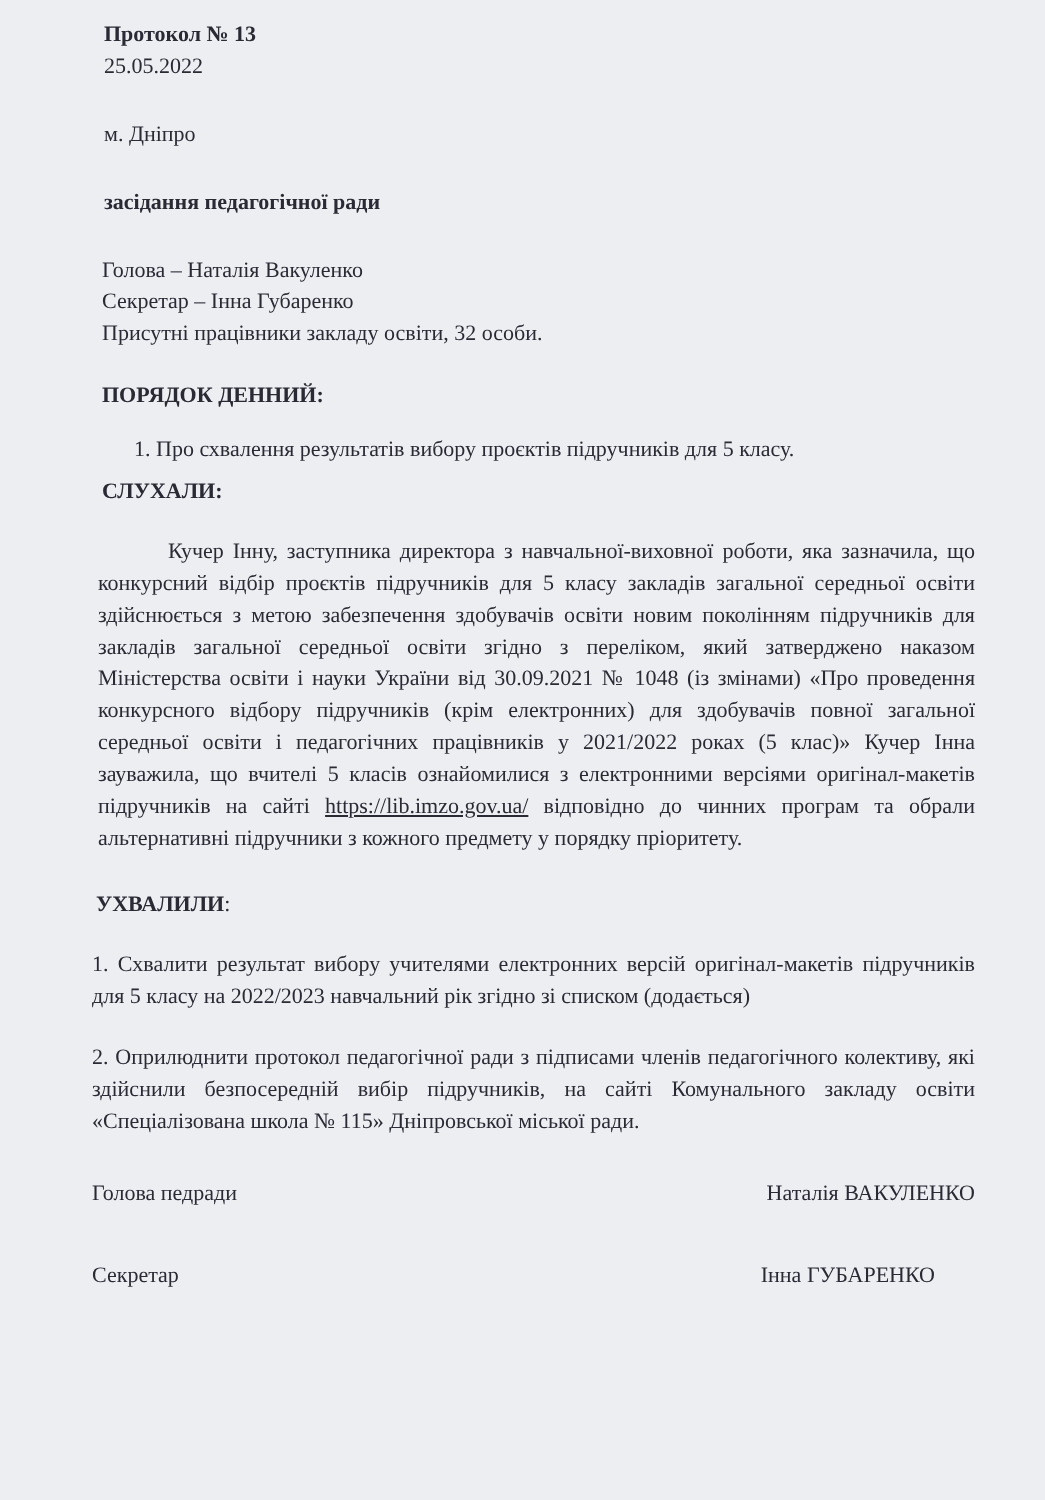Протокол № 13
25.05.2022
м. Дніпро
засідання педагогічної ради
Голова – Наталія Вакуленко
Секретар – Інна Губаренко
Присутні працівники закладу освіти, 32 особи.
ПОРЯДОК ДЕННИЙ:
1. Про схвалення результатів вибору проєктів підручників для 5 класу.
СЛУХАЛИ:
Кучер Інну, заступника директора з навчальної-виховної роботи, яка зазначила, що конкурсний відбір проєктів підручників для 5 класу закладів загальної середньої освіти здійснюється з метою забезпечення здобувачів освіти новим поколінням підручників для закладів загальної середньої освіти згідно з переліком, який затверджено наказом Міністерства освіти і науки України від 30.09.2021 № 1048 (із змінами) «Про проведення конкурсного відбору підручників (крім електронних) для здобувачів повної загальної середньої освіти і педагогічних працівників у 2021/2022 роках (5 клас)» Кучер Інна зауважила, що вчителі 5 класів ознайомилися з електронними версіями оригінал-макетів підручників на сайті https://lib.imzo.gov.ua/ відповідно до чинних програм та обрали альтернативні підручники з кожного предмету у порядку пріоритету.
УХВАЛИЛИ:
1. Схвалити результат вибору учителями електронних версій оригінал-макетів підручників для 5 класу на 2022/2023 навчальний рік згідно зі списком (додається)
2. Оприлюднити протокол педагогічної ради з підписами членів педагогічного колективу, які здійснили безпосередній вибір підручників, на сайті Комунального закладу освіти «Спеціалізована школа № 115» Дніпровської міської ради.
Голова педради Наталія ВАКУЛЕНКО
Секретар Інна ГУБАРЕНКО